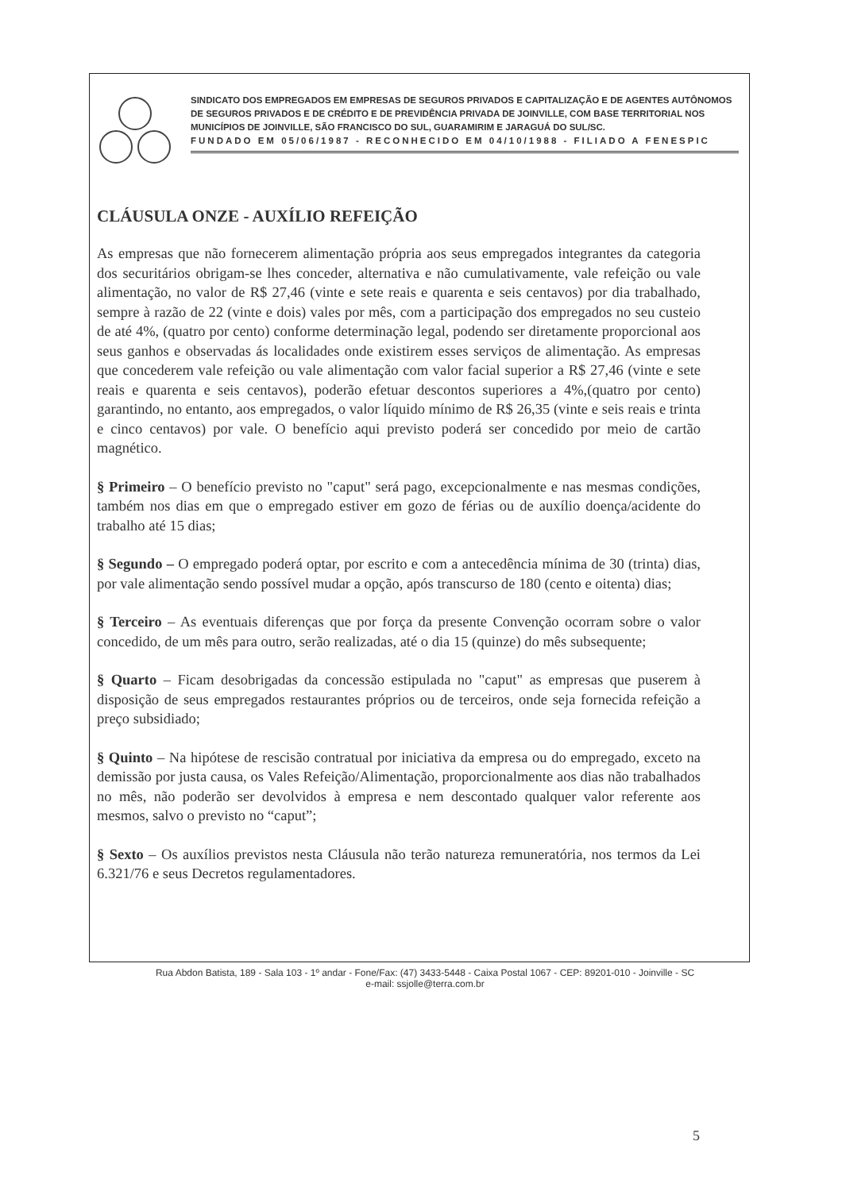SINDICATO DOS EMPREGADOS EM EMPRESAS DE SEGUROS PRIVADOS E CAPITALIZAÇÃO E DE AGENTES AUTÔNOMOS DE SEGUROS PRIVADOS E DE CRÉDITO E DE PREVIDÊNCIA PRIVADA DE JOINVILLE, COM BASE TERRITORIAL NOS MUNICÍPIOS DE JOINVILLE, SÃO FRANCISCO DO SUL, GUARAMIRIM E JARAGUÁ DO SUL/SC.
FUNDADO EM 05/06/1987 - RECONHECIDO EM 04/10/1988 - FILIADO A FENESPIC
CLÁUSULA ONZE - AUXÍLIO REFEIÇÃO
As empresas que não fornecerem alimentação própria aos seus empregados integrantes da categoria dos securitários obrigam-se lhes conceder, alternativa e não cumulativamente, vale refeição ou vale alimentação, no valor de R$ 27,46 (vinte e sete reais e quarenta e seis centavos) por dia trabalhado, sempre à razão de 22 (vinte e dois) vales por mês, com a participação dos empregados no seu custeio de até 4%, (quatro por cento) conforme determinação legal, podendo ser diretamente proporcional aos seus ganhos e observadas ás localidades onde existirem esses serviços de alimentação. As empresas que concederem vale refeição ou vale alimentação com valor facial superior a R$ 27,46 (vinte e sete reais e quarenta e seis centavos), poderão efetuar descontos superiores a 4%,(quatro por cento) garantindo, no entanto, aos empregados, o valor líquido mínimo de R$ 26,35 (vinte e seis reais e trinta e cinco centavos) por vale. O benefício aqui previsto poderá ser concedido por meio de cartão magnético.
§ Primeiro – O benefício previsto no "caput" será pago, excepcionalmente e nas mesmas condições, também nos dias em que o empregado estiver em gozo de férias ou de auxílio doença/acidente do trabalho até 15 dias;
§ Segundo – O empregado poderá optar, por escrito e com a antecedência mínima de 30 (trinta) dias, por vale alimentação sendo possível mudar a opção, após transcurso de 180 (cento e oitenta) dias;
§ Terceiro – As eventuais diferenças que por força da presente Convenção ocorram sobre o valor concedido, de um mês para outro, serão realizadas, até o dia 15 (quinze) do mês subsequente;
§ Quarto – Ficam desobrigadas da concessão estipulada no "caput" as empresas que puserem à disposição de seus empregados restaurantes próprios ou de terceiros, onde seja fornecida refeição a preço subsidiado;
§ Quinto – Na hipótese de rescisão contratual por iniciativa da empresa ou do empregado, exceto na demissão por justa causa, os Vales Refeição/Alimentação, proporcionalmente aos dias não trabalhados no mês, não poderão ser devolvidos à empresa e nem descontado qualquer valor referente aos mesmos, salvo o previsto no “caput”;
§ Sexto – Os auxílios previstos nesta Cláusula não terão natureza remuneratória, nos termos da Lei 6.321/76 e seus Decretos regulamentadores.
Rua Abdon Batista, 189 - Sala 103 - 1º andar - Fone/Fax: (47) 3433-5448 - Caixa Postal 1067 - CEP: 89201-010 - Joinville - SC
e-mail: ssjolle@terra.com.br
5